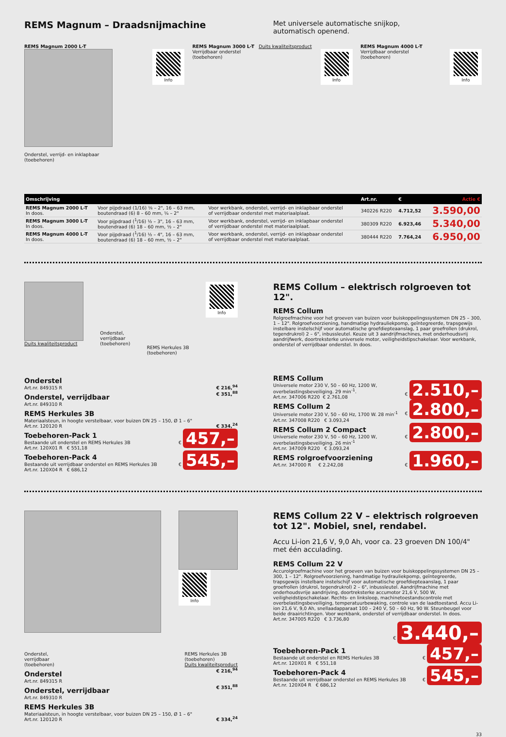REMS Magnum – Draadsnijmachine
Met universele automatische snijkop,
automatisch openend.
REMS Magnum 2000 L-T
Info
Onderstel, verrijd- en inklapbaar
(toebehoren)
REMS Magnum 3000 L-T Duits kwaliteitsproduct
Verrijdbaar onderstel
(toebehoren)
Info
REMS Magnum 4000 L-T
Verrijdbaar onderstel
(toebehoren)
Info
| Omschrijving | | | Art.nr. | € | Actie € |
| --- | --- | --- | --- | --- | --- |
| REMS Magnum 2000 L-T In doos. | Voor pijpdraad (1/16) ⅛ – 2", 16 – 63 mm, boutendraad (6) 8 – 60 mm, ¼ – 2" | Voor werkbank, onderstel, verrijd- en inklapbaar onderstel of verrijdbaar onderstel met materiaalplaat. | 340226 R220 | 4.712,52 | 3.590,00 |
| REMS Magnum 3000 L-T In doos. | Voor pijpdraad (<sup>1</sup>/16) ½ – 3", 16 – 63 mm, boutendraad (6) 18 – 60 mm, ½ – 2" | Voor werkbank, onderstel, verrijd- en inklapbaar onderstel of verrijdbaar onderstel met materiaalplaat. | 380309 R220 | 6.923,46 | 5.340,00 |
| REMS Magnum 4000 L-T In doos. | Voor pijpdraad (<sup>1</sup>/16) ½ – 4", 16 – 63 mm, boutendraad (6) 18 – 60 mm, ½ – 2" | Voor werkbank, onderstel, verrijd- en inklapbaar onderstel of verrijdbaar onderstel met materiaalplaat. | 380444 R220 | 7.764,24 | 6.950,00 |
Duits kwaliteitsproduct
Onderstel,
verrijdbaar
(toebehoren)
REMS Herkules 3B
(toebehoren)
Info
Onderstel
Art.nr. 849315 R
€ 216,<sup>94</sup>
Onderstel, verrijdbaar
Art.nr. 849310 R
€ 351,<sup>88</sup>
REMS Herkules 3B
Materiaalsteun, in hoogte verstelbaar, voor buizen DN 25 – 150, Ø 1 – 6"
Art.nr. 120120 R
€ 334,<sup>24</sup>
Toebehoren-Pack 1
Bestaande uit onderstel en REMS Herkules 3B
Art.nr. 120X01 R € 551,18
€ 457,–
Toebehoren-Pack 4
Bestaande uit verrijdbaar onderstel en REMS Herkules 3B
Art.nr. 120X04 R € 686,12
€ 545,–
REMS Collum – elektrisch rolgroeven tot 12".
REMS Collum
Rolgroefmachine voor het groeven van buizen voor buiskoppelingssystemen DN 25 – 300, 1 – 12". Rolgroefvoorziening, handmatige hydrauliekpomp, geïntegreerde, trapsgewijs instelbare instelschijf voor automatische groefdiepteaanslag, 1 paar groefrollen (drukrol, tegendrukrol) 2 – 6", inbussleutel. Keuze uit 3 aandrijfmachines, met onderhoudsvrij aandrijfwerk, doortreksterke universele motor, veiligheidstipschakelaar. Voor werkbank, onderstel of verrijdbaar onderstel. In doos.
REMS Collum
Universele motor 230 V, 50 – 60 Hz, 1200 W,
overbelastingsbeveiliging. 29 min<sup>-1</sup>.
Art.nr. 347006 R220 € 2.761,08
€ 2.510,–
REMS Collum 2
Universele motor 230 V, 50 – 60 Hz, 1700 W. 28 min<sup>-1</sup>
Art.nr. 347008 R220 € 3.093,24
€ 2.800,–
REMS Collum 2 Compact
Universele motor 230 V, 50 – 60 Hz, 1200 W,
overbelastingsbeveiliging. 26 min<sup>-1</sup>
Art.nr. 347009 R220 € 3.093,24
€ 2.800,–
REMS rolgroefvoorziening
Art.nr. 347000 R € 2.242,08
€ 1.960,–
Info
Onderstel,
verrijdbaar
(toebehoren) REMS Herkules 3B
(toebehoren)
Duits kwaliteitsproduct
Onderstel
Art.nr. 849315 R
€ 216,<sup>94</sup>
Onderstel, verrijdbaar
Art.nr. 849310 R
€ 351,<sup>88</sup>
REMS Herkules 3B
Materiaalsteun, in hoogte verstelbaar, voor buizen DN 25 – 150, Ø 1 – 6"
Art.nr. 120120 R
€ 334,<sup>24</sup>
REMS Collum 22 V – elektrisch rolgroeven tot 12". Mobiel, snel, rendabel.
Accu Li-ion 21,6 V, 9,0 Ah, voor ca. 23 groeven DN 100/4" met één acculading.
REMS Collum 22 V
Accurolgroefmachine voor het groeven van buizen voor buiskoppelingssystemen DN 25 – 300, 1 – 12". Rolgroefvoorziening, handmatige hydrauliekpomp, geïntegreerde, trapsgewijs instelbare instelschijf voor automatische groefdiepteaanslag, 1 paar groefrollen (drukrol, tegendrukrol) 2 – 6", inbussleutel. Aandrijfmachine met onderhoudsvrije aandrijving, doortreksterke accumotor 21,6 V, 500 W, veiligheidstipschakelaar. Rechts- en linksloop, machinetoestandscontrole met overbelastingsbeveiliging, temperatuurbewaking, controle van de laadtoestand. Accu Li-ion 21,6 V, 9,0 Ah, snellaadapparaat 100 – 240 V, 50 – 60 Hz, 90 W. Steunbeugel voor beide draairichtingen. Voor werkbank, onderstel of verrijdbaar onderstel. In doos.
Art.nr. 347005 R220 € 3.736,80
€ 3.440,–
Toebehoren-Pack 1
Bestaande uit onderstel en REMS Herkules 3B
Art.nr. 120X01 R € 551,18
€ 457,–
Toebehoren-Pack 4
Bestaande uit verrijdbaar onderstel en REMS Herkules 3B
Art.nr. 120X04 R € 686,12
€ 545,–
33